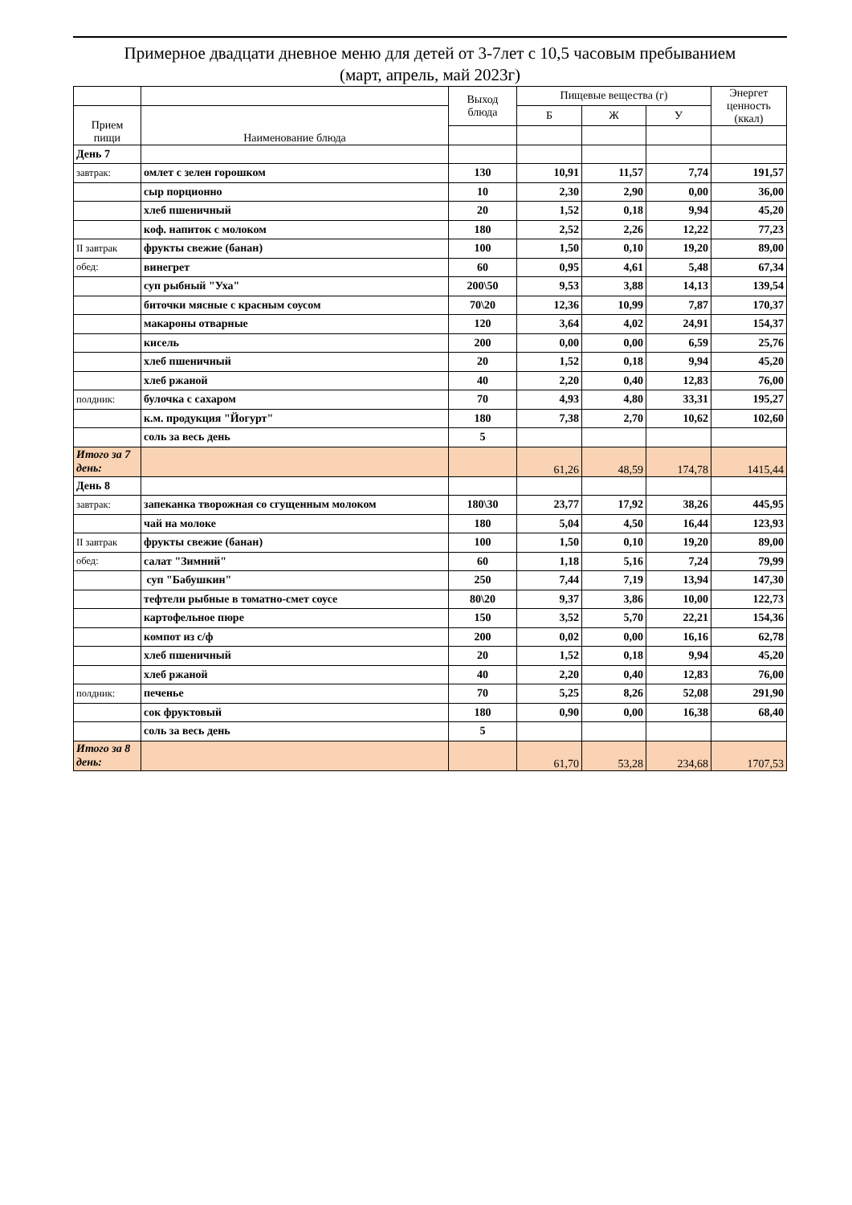Примерное двадцати дневное меню для детей от 3-7лет с 10,5 часовым пребыванием
(март, апрель, май 2023г)
| | | Выход блюда | Пищевые вещества (г) | | | Энергет ценность (ккал) |
| --- | --- | --- | --- | --- | --- | --- |
| Прием пищи | Наименование блюда | | Б | Ж | У | |
| День 7 | | | | | | |
| завтрак: | омлет с зелен горошком | 130 | 10,91 | 11,57 | 7,74 | 191,57 |
| | сыр порционно | 10 | 2,30 | 2,90 | 0,00 | 36,00 |
| | хлеб пшеничный | 20 | 1,52 | 0,18 | 9,94 | 45,20 |
| | коф. напиток с молоком | 180 | 2,52 | 2,26 | 12,22 | 77,23 |
| II завтрак | фрукты свежие (банан) | 100 | 1,50 | 0,10 | 19,20 | 89,00 |
| обед: | винегрет | 60 | 0,95 | 4,61 | 5,48 | 67,34 |
| | суп рыбный "Уха" | 200\50 | 9,53 | 3,88 | 14,13 | 139,54 |
| | биточки мясные с красным соусом | 70\20 | 12,36 | 10,99 | 7,87 | 170,37 |
| | макароны отварные | 120 | 3,64 | 4,02 | 24,91 | 154,37 |
| | кисель | 200 | 0,00 | 0,00 | 6,59 | 25,76 |
| | хлеб пшеничный | 20 | 1,52 | 0,18 | 9,94 | 45,20 |
| | хлеб ржаной | 40 | 2,20 | 0,40 | 12,83 | 76,00 |
| полдник: | булочка с сахаром | 70 | 4,93 | 4,80 | 33,31 | 195,27 |
| | к.м. продукция "Йогурт" | 180 | 7,38 | 2,70 | 10,62 | 102,60 |
| | соль за весь день | 5 | | | | |
| Итого за 7 день: | | | 61,26 | 48,59 | 174,78 | 1415,44 |
| День 8 | | | | | | |
| завтрак: | запеканка творожная со сгущенным молоком | 180\30 | 23,77 | 17,92 | 38,26 | 445,95 |
| | чай на молоке | 180 | 5,04 | 4,50 | 16,44 | 123,93 |
| II завтрак | фрукты свежие (банан) | 100 | 1,50 | 0,10 | 19,20 | 89,00 |
| обед: | салат "Зимний" | 60 | 1,18 | 5,16 | 7,24 | 79,99 |
| | суп "Бабушкин" | 250 | 7,44 | 7,19 | 13,94 | 147,30 |
| | тефтели рыбные в томатно-смет соусе | 80\20 | 9,37 | 3,86 | 10,00 | 122,73 |
| | картофельное пюре | 150 | 3,52 | 5,70 | 22,21 | 154,36 |
| | компот из с/ф | 200 | 0,02 | 0,00 | 16,16 | 62,78 |
| | хлеб пшеничный | 20 | 1,52 | 0,18 | 9,94 | 45,20 |
| | хлеб ржаной | 40 | 2,20 | 0,40 | 12,83 | 76,00 |
| полдник: | печенье | 70 | 5,25 | 8,26 | 52,08 | 291,90 |
| | сок фруктовый | 180 | 0,90 | 0,00 | 16,38 | 68,40 |
| | соль за весь день | 5 | | | | |
| Итого за 8 день: | | | 61,70 | 53,28 | 234,68 | 1707,53 |